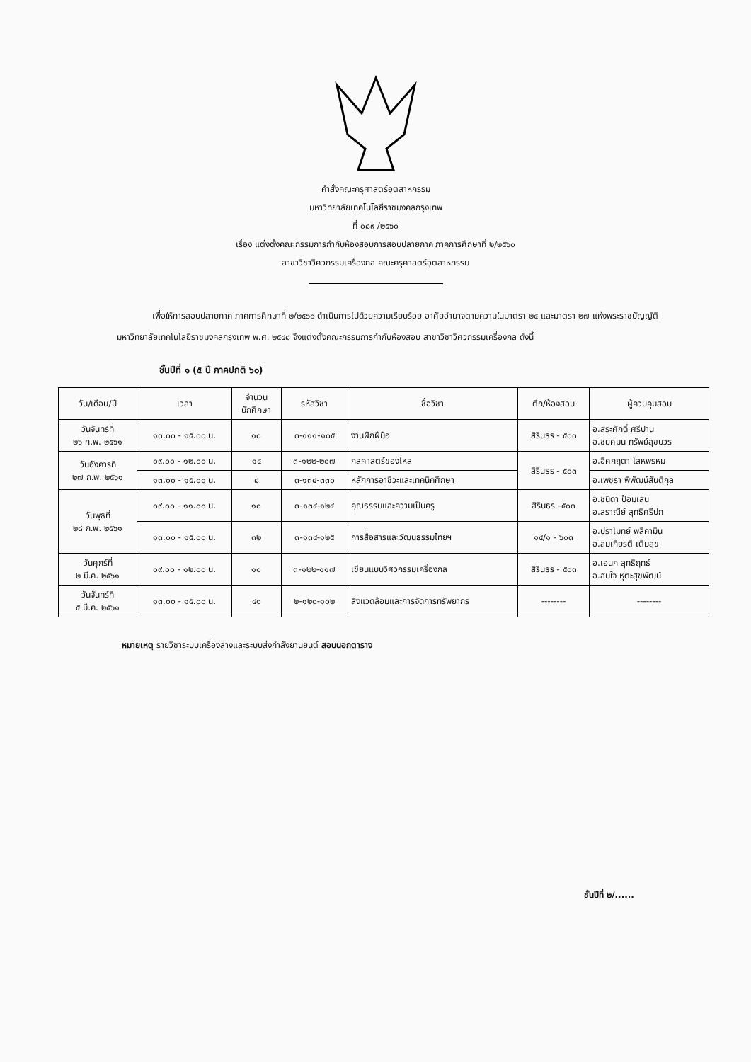คำสั่งคณะครุศาสตร์อุตสาหกรรม
มหาวิทยาลัยเทคโนโลยีราชมงคลกรุงเทพ
ที่ ๐๘๙ /๒๕๖๐
เรื่อง แต่งตั้งคณะกรรมการกำกับห้องสอบการสอบปลายภาค ภาคการศึกษาที่ ๒/๒๕๖๐
สาขาวิชาวิศวกรรมเครื่องกล คณะครุศาสตร์อุตสาหกรรม
เพื่อให้การสอบปลายภาค ภาคการศึกษาที่ ๒/๒๕๖๐ ดำเนินการไปด้วยความเรียบร้อย อาศัยอำนาจตามความในมาตรา ๒๔ และมาตรา ๒๗ แห่งพระราชบัญญัติ มหาวิทยาลัยเทคโนโลยีราชมงคลกรุงเทพ พ.ศ. ๒๕๔๘ จึงแต่งตั้งคณะกรรมการกำกับห้องสอบ สาขาวิชาวิศวกรรมเครื่องกล ดังนี้
ชั้นปีที่ ๑ (๕ ปี ภาคปกติ ๖๐)
| วัน/เดือน/ปี | เวลา | จำนวน นักศึกษา | รหัสวิชา | ชื่อวิชา | ตึก/ห้องสอบ | ผู้ควบคุมสอบ |
| --- | --- | --- | --- | --- | --- | --- |
| วันจันทร์ที่ ๒๖ ก.พ. ๒๕๖๑ | ๑๓.๐๐ - ๑๕.๐๐ น. | ๑๐ | ๓-๑๑๑-๑๐๕ | งานฝึกฝีมือ | สิรินธร - ๕๐๓ | อ.สุระศักดิ์ ศรีปาน อ.ชยศมน ทรัพย์สุขบวร |
| วันอังคารที่ ๒๗ ก.พ. ๒๕๖๑ | ๐๙.๐๐ - ๑๒.๐๐ น. | ๑๔ | ๓-๑๒๒-๒๐๗ | กลศาสตร์ของไหล | สิรินธร - ๕๐๓ | อ.อิศกฤตา โลหพรหม |
| | ๑๓.๐๐ - ๑๕.๐๐ น. | ๘ | ๓-๑๓๔-๓๓๐ | หลักการอาชีวะและเทคนิคศึกษา | | อ.เพชรา พิพัฒน์สันติกุล |
| วันพุธที่ ๒๘ ก.พ. ๒๕๖๑ | ๐๙.๐๐ - ๑๑.๐๐ น. | ๑๐ | ๓-๑๓๔-๑๒๔ | คุณธรรมและความเป็นครู | สิรินธร -๕๐๓ | อ.ชนิดา ป้อมเสน อ.สราณีย์ สุทธิศรีปก |
| | ๑๓.๐๐ - ๑๕.๐๐ น. | ๓๒ | ๓-๑๓๔-๑๒๕ | การสื่อสารและวัฒนธรรมไทยฯ | ๑๔/๑ - ๖๐๓ | อ.ปราโมทย์ พลิคามิน อ.สมเกียรติ เติมสุข |
| วันศุกร์ที่ ๒ มี.ค. ๒๕๖๑ | ๐๙.๐๐ - ๑๒.๐๐ น. | ๑๐ | ๓-๑๒๒-๑๑๗ | เขียนแบบวิศวกรรมเครื่องกล | สิรินธร - ๕๐๓ | อ.เอนก สุทธิฤทธ์ อ.สมใจ หุตะสุขพัฒน์ |
| วันจันทร์ที่ ๕ มี.ค. ๒๕๖๑ | ๑๓.๐๐ - ๑๕.๐๐ น. | ๔๐ | ๒-๑๒๐-๑๐๒ | สิ่งแวดล้อมและการจัดการทรัพยากร | -------- | -------- |
หมายเหตุ รายวิชาระบบเครื่องล่างและระบบส่งกำลังยานยนต์ สอบนอกตาราง
ชั้นปีที่ ๒/......